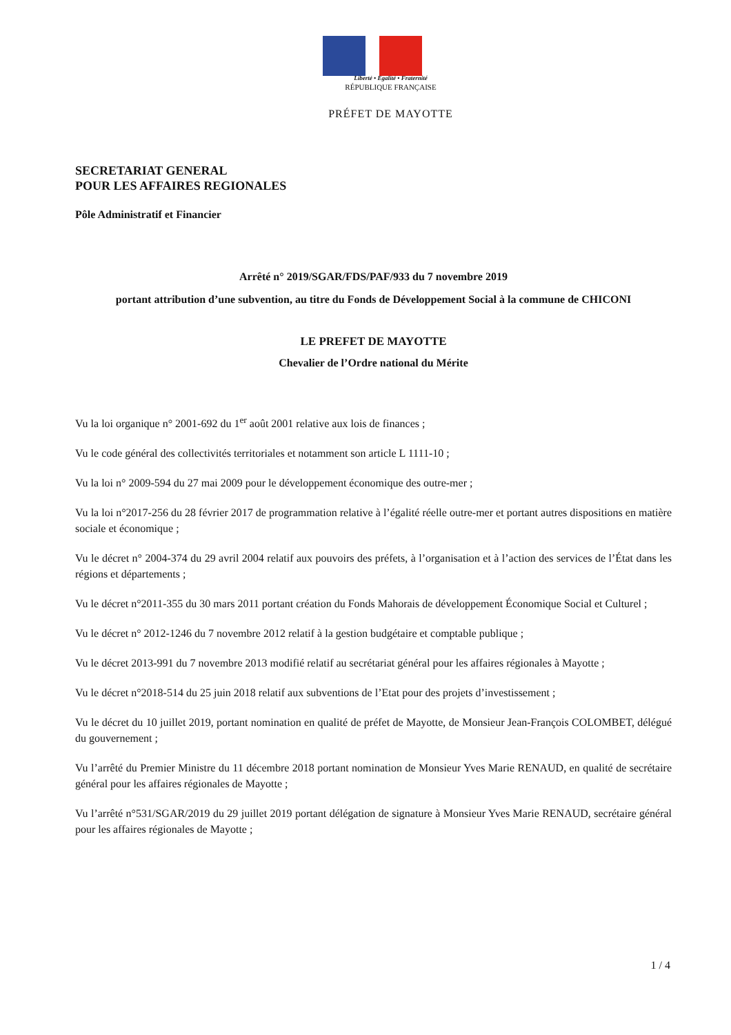Liberté • Egalité • Fraternité
RÉPUBLIQUE FRANÇAISE
PRÉFET DE MAYOTTE
SECRETARIAT GENERAL
POUR LES AFFAIRES REGIONALES
Pôle Administratif et Financier
Arrêté n° 2019/SGAR/FDS/PAF/933 du 7 novembre 2019
portant attribution d’une subvention, au titre du Fonds de Développement Social à la commune de CHICONI
LE PREFET DE MAYOTTE
Chevalier de l’Ordre national du Mérite
Vu la loi organique n° 2001-692 du 1<sup>er</sup> août 2001 relative aux lois de finances ;
Vu le code général des collectivités territoriales et notamment son article L 1111-10 ;
Vu la loi n° 2009-594 du 27 mai 2009 pour le développement économique des outre-mer ;
Vu la loi n°2017-256 du 28 février 2017 de programmation relative à l’égalité réelle outre-mer et portant autres dispositions en matière sociale et économique ;
Vu le décret n° 2004-374 du 29 avril 2004 relatif aux pouvoirs des préfets, à l’organisation et à l’action des services de l’État dans les régions et départements ;
Vu le décret n°2011-355 du 30 mars 2011 portant création du Fonds Mahorais de développement Économique Social et Culturel ;
Vu le décret n° 2012-1246 du 7 novembre 2012 relatif à la gestion budgétaire et comptable publique ;
Vu le décret 2013-991 du 7 novembre 2013 modifié relatif au secrétariat général pour les affaires régionales à Mayotte ;
Vu le décret n°2018-514 du 25 juin 2018 relatif aux subventions de l’Etat pour des projets d’investissement ;
Vu le décret du 10 juillet 2019, portant nomination en qualité de préfet de Mayotte, de Monsieur Jean-François COLOMBET, délégué du gouvernement ;
Vu l’arrêté du Premier Ministre du 11 décembre 2018 portant nomination de Monsieur Yves Marie RENAUD, en qualité de secrétaire général pour les affaires régionales de Mayotte ;
Vu l’arrêté n°531/SGAR/2019 du 29 juillet 2019 portant délégation de signature à Monsieur Yves Marie RENAUD, secrétaire général pour les affaires régionales de Mayotte ;
1 / 4